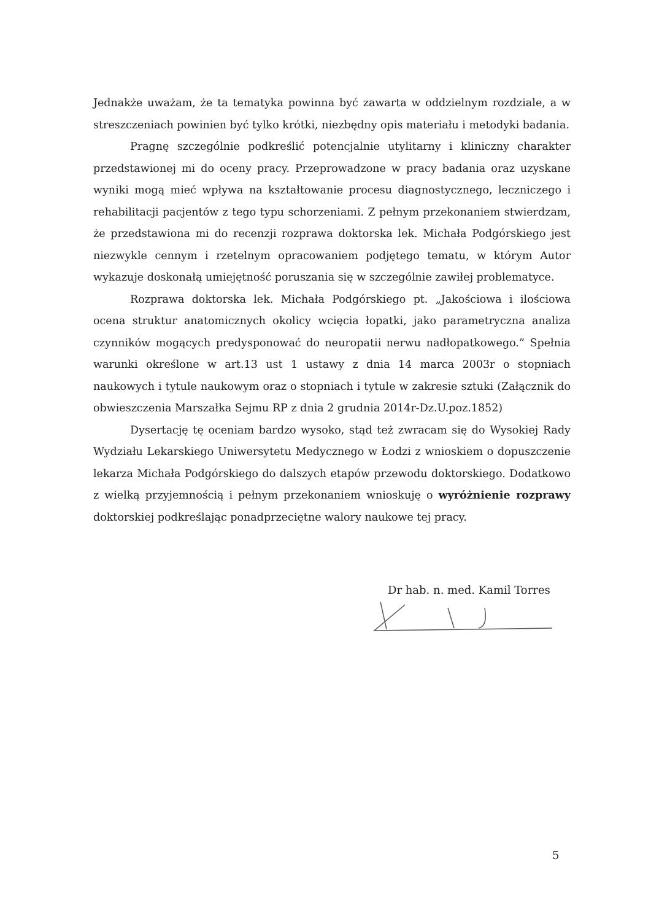Jednakże uważam, że ta tematyka powinna być zawarta w oddzielnym rozdziale, a w streszczeniach powinien być tylko krótki, niezbędny opis materiału i metodyki badania.
Pragnę szczególnie podkreślić potencjalnie utylitarny i kliniczny charakter przedstawionej mi do oceny pracy. Przeprowadzone w pracy badania oraz uzyskane wyniki mogą mieć wpływa na kształtowanie procesu diagnostycznego, leczniczego i rehabilitacji pacjentów z tego typu schorzeniami. Z pełnym przekonaniem stwierdzam, że przedstawiona mi do recenzji rozprawa doktorska lek. Michała Podgórskiego jest niezwykle cennym i rzetelnym opracowaniem podjętego tematu, w którym Autor wykazuje doskonałą umiejętność poruszania się w szczególnie zawiłej problematyce.
Rozprawa doktorska lek. Michała Podgórskiego pt. „Jakościowa i ilościowa ocena struktur anatomicznych okolicy wcięcia łopatki, jako parametryczna analiza czynników mogących predysponować do neuropatii nerwu nadłopatkowego.” Spełnia warunki określone w art.13 ust 1 ustawy z dnia 14 marca 2003r o stopniach naukowych i tytule naukowym oraz o stopniach i tytule w zakresie sztuki (Załącznik do obwieszczenia Marszałka Sejmu RP z dnia 2 grudnia 2014r-Dz.U.poz.1852)
Dysertację tę oceniam bardzo wysoko, stąd też zwracam się do Wysokiej Rady Wydziału Lekarskiego Uniwersytetu Medycznego w Łodzi z wnioskiem o dopuszczenie lekarza Michała Podgórskiego do dalszych etapów przewodu doktorskiego. Dodatkowo z wielką przyjemnością i pełnym przekonaniem wnioskuję o wyróżnienie rozprawy doktorskiej podkreślając ponadprzeciętne walory naukowe tej pracy.
Dr hab. n. med. Kamil Torres
5